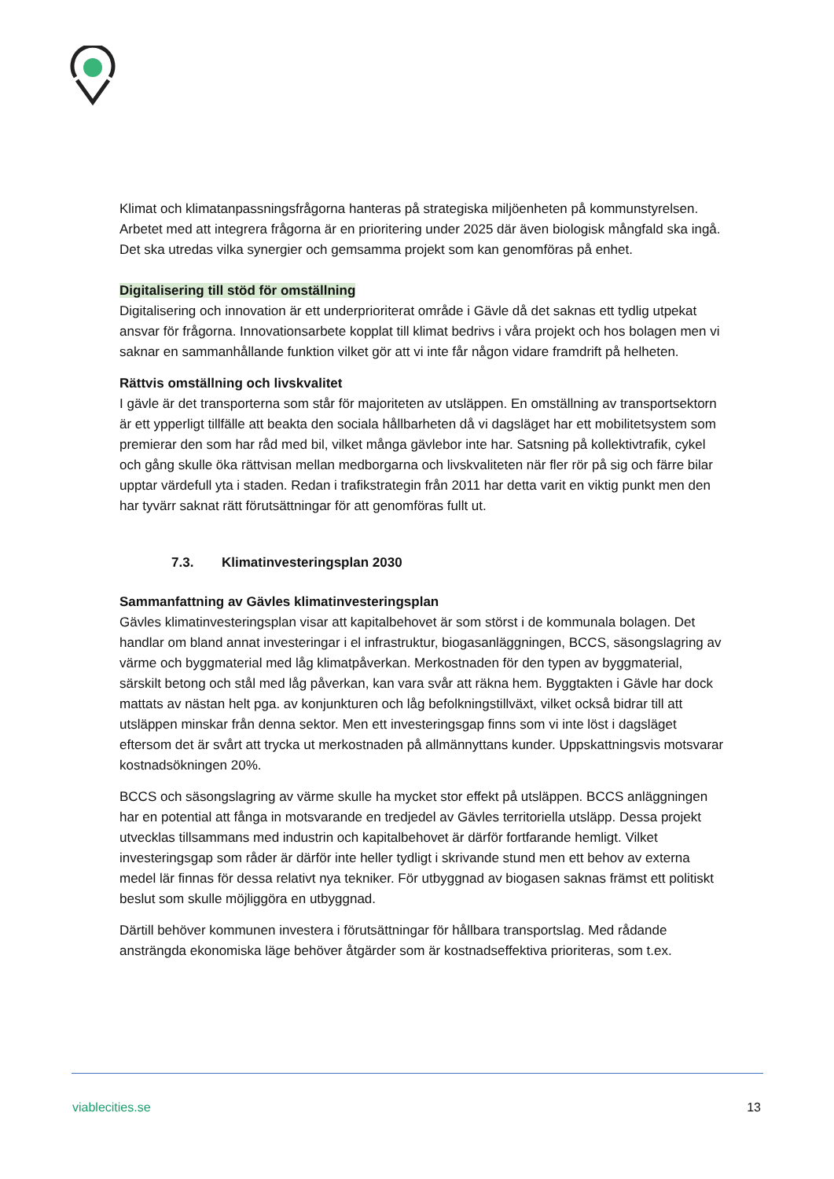Klimat och klimatanpassningsfrågorna hanteras på strategiska miljöenheten på kommunstyrelsen. Arbetet med att integrera frågorna är en prioritering under 2025 där även biologisk mångfald ska ingå. Det ska utredas vilka synergier och gemsamma projekt som kan genomföras på enhet.
Digitalisering till stöd för omställning
Digitalisering och innovation är ett underprioriterat område i Gävle då det saknas ett tydlig utpekat ansvar för frågorna. Innovationsarbete kopplat till klimat bedrivs i våra projekt och hos bolagen men vi saknar en sammanhållande funktion vilket gör att vi inte får någon vidare framdrift på helheten.
Rättvis omställning och livskvalitet
I gävle är det transporterna som står för majoriteten av utsläppen. En omställning av transportsektorn är ett ypperligt tillfälle att beakta den sociala hållbarheten då vi dagsläget har ett mobilitetsystem som premierar den som har råd med bil, vilket många gävlebor inte har. Satsning på kollektivtrafik, cykel och gång skulle öka rättvisan mellan medborgarna och livskvaliteten när fler rör på sig och färre bilar upptar värdefull yta i staden. Redan i trafikstrategin från 2011 har detta varit en viktig punkt men den har tyvärr saknat rätt förutsättningar för att genomföras fullt ut.
7.3. Klimatinvesteringsplan 2030
Sammanfattning av Gävles klimatinvesteringsplan
Gävles klimatinvesteringsplan visar att kapitalbehovet är som störst i de kommunala bolagen. Det handlar om bland annat investeringar i el infrastruktur, biogasanläggningen, BCCS, säsongslagring av värme och byggmaterial med låg klimatpåverkan. Merkostnaden för den typen av byggmaterial, särskilt betong och stål med låg påverkan, kan vara svår att räkna hem. Byggtakten i Gävle har dock mattats av nästan helt pga. av konjunkturen och låg befolkningstillväxt, vilket också bidrar till att utsläppen minskar från denna sektor. Men ett investeringsgap finns som vi inte löst i dagsläget eftersom det är svårt att trycka ut merkostnaden på allmännyttans kunder. Uppskattningsvis motsvarar kostnadsökningen 20%.
BCCS och säsongslagring av värme skulle ha mycket stor effekt på utsläppen. BCCS anläggningen har en potential att fånga in motsvarande en tredjedel av Gävles territoriella utsläpp. Dessa projekt utvecklas tillsammans med industrin och kapitalbehovet är därför fortfarande hemligt. Vilket investeringsgap som råder är därför inte heller tydligt i skrivande stund men ett behov av externa medel lär finnas för dessa relativt nya tekniker. För utbyggnad av biogasen saknas främst ett politiskt beslut som skulle möjliggöra en utbyggnad.
Därtill behöver kommunen investera i förutsättningar för hållbara transportslag. Med rådande ansträngda ekonomiska läge behöver åtgärder som är kostnadseffektiva prioriteras, som t.ex.
viablecities.se 13